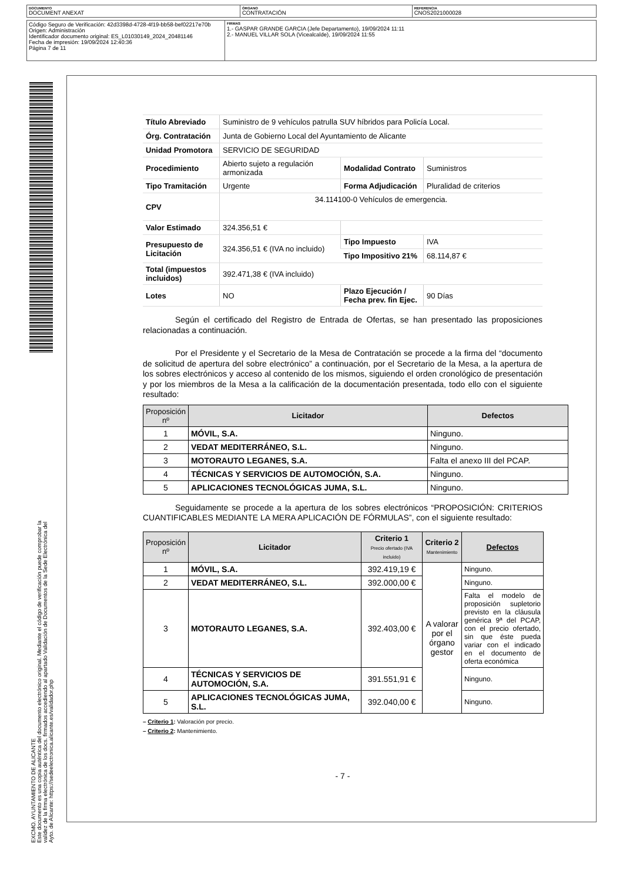| DOCUMENTO DOCUMENT ANEXAT | ÓRGANO CONTRATACIÓN | REFERENCIA CNOS2021000028 |
| Código Seguro de Verificación: 42d3398d-4728-4f19-bb58-bef02217e70b Origen: Administración Identificador documento original: ES_L01030149_2024_20481146 Fecha de impresión: 19/09/2024 12:40:36 Página 7 de 11 | FIRMAS 1.- GASPAR GRANDE GARCIA (Jefe Departamento), 19/09/2024 11:11 2.- MANUEL VILLAR SOLA (Vicealcalde), 19/09/2024 11:55 |
EXCMO. AYUNTAMIENTO DE ALICANTE
Este documento es una copia auténtica del documento electrónico original. Mediante el código de verificación puede comprobar la
validez de la firma electrónica de los docs. firmados accediendo al apartado Validación de Documentos de la Sede Electrónica del
Ayto. de Alicante: https://sedeelectronica.alicante.es/validador.php
| Título Abreviado | Suministro de 9 vehículos patrulla SUV híbridos para Policía Local. | | |
| Órg. Contratación | Junta de Gobierno Local del Ayuntamiento de Alicante | | |
| Unidad Promotora | SERVICIO DE SEGURIDAD | | |
| Procedimiento | Abierto sujeto a regulación armonizada | Modalidad Contrato | Suministros |
| Tipo Tramitación | Urgente | Forma Adjudicación | Pluralidad de criterios |
| CPV | 34.114100-0 Vehículos de emergencia. | | |
| Valor Estimado | 324.356,51 € | | |
| Presupuesto de Licitación | 324.356,51 € (IVA no incluido) | Tipo Impuesto | IVA |
| | | Tipo Impositivo 21% | 68.114,87 € |
| Total (impuestos incluidos) | 392.471,38 € (IVA incluido) | | |
| Lotes | NO | Plazo Ejecución / Fecha prev. fin Ejec. | 90 Días |
Según el certificado del Registro de Entrada de Ofertas, se han presentado las proposiciones relacionadas a continuación.
Por el Presidente y el Secretario de la Mesa de Contratación se procede a la firma del “documento de solicitud de apertura del sobre electrónico” a continuación, por el Secretario de la Mesa, a la apertura de los sobres electrónicos y acceso al contenido de los mismos, siguiendo el orden cronológico de presentación y por los miembros de la Mesa a la calificación de la documentación presentada, todo ello con el siguiente resultado:
| Proposición nº | Licitador | Defectos |
| --- | --- | --- |
| 1 | MÓVIL, S.A. | Ninguno. |
| 2 | VEDAT MEDITERRÁNEO, S.L. | Ninguno. |
| 3 | MOTORAUTO LEGANES, S.A. | Falta el anexo III del PCAP. |
| 4 | TÉCNICAS Y SERVICIOS DE AUTOMOCIÓN, S.A. | Ninguno. |
| 5 | APLICACIONES TECNOLÓGICAS JUMA, S.L. | Ninguno. |
Seguidamente se procede a la apertura de los sobres electrónicos “PROPOSICIÓN: CRITERIOS CUANTIFICABLES MEDIANTE LA MERA APLICACIÓN DE FÓRMULAS”, con el siguiente resultado:
| Proposición nº | Licitador | Criterio 1 Precio ofertado (IVA incluido) | Criterio 2 Mantenimiento | Defectos |
| --- | --- | --- | --- | --- |
| 1 | MÓVIL, S.A. | 392.419,19 € | A valorar por el órgano gestor | Ninguno. |
| 2 | VEDAT MEDITERRÁNEO, S.L. | 392.000,00 € | | Ninguno. |
| 3 | MOTORAUTO LEGANES, S.A. | 392.403,00 € | | Falta el modelo de proposición supletorio previsto en la cláusula genérica 9ª del PCAP, con el precio ofertado, sin que éste pueda variar con el indicado en el documento de oferta económica |
| 4 | TÉCNICAS Y SERVICIOS DE AUTOMOCIÓN, S.A. | 391.551,91 € | | Ninguno. |
| 5 | APLICACIONES TECNOLÓGICAS JUMA, S.L. | 392.040,00 € | | Ninguno. |
– Criterio 1: Valoración por precio.
– Criterio 2: Mantenimiento.
- 7 -